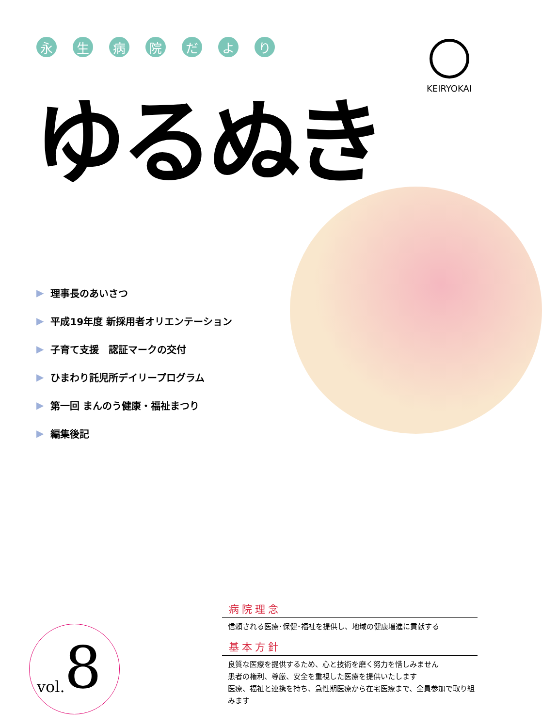永生病院だより
ゆるぬき
KEIRYOKAI
▶ 理事長のあいさつ
▶ 平成19年度 新採用者オリエンテーション
▶ 子育て支援　認証マークの交付
▶ ひまわり託児所デイリープログラム
▶ 第一回 まんのう健康・福祉まつり
▶ 編集後記
vol. 8
病院理念
信頼される医療･保健･福祉を提供し、地域の健康増進に貢献する
基本方針
良質な医療を提供するため、心と技術を磨く努力を惜しみません
患者の権利、尊厳、安全を重視した医療を提供いたします
医療、福祉と連携を持ち、急性期医療から在宅医療まで、全員参加で取り組みます